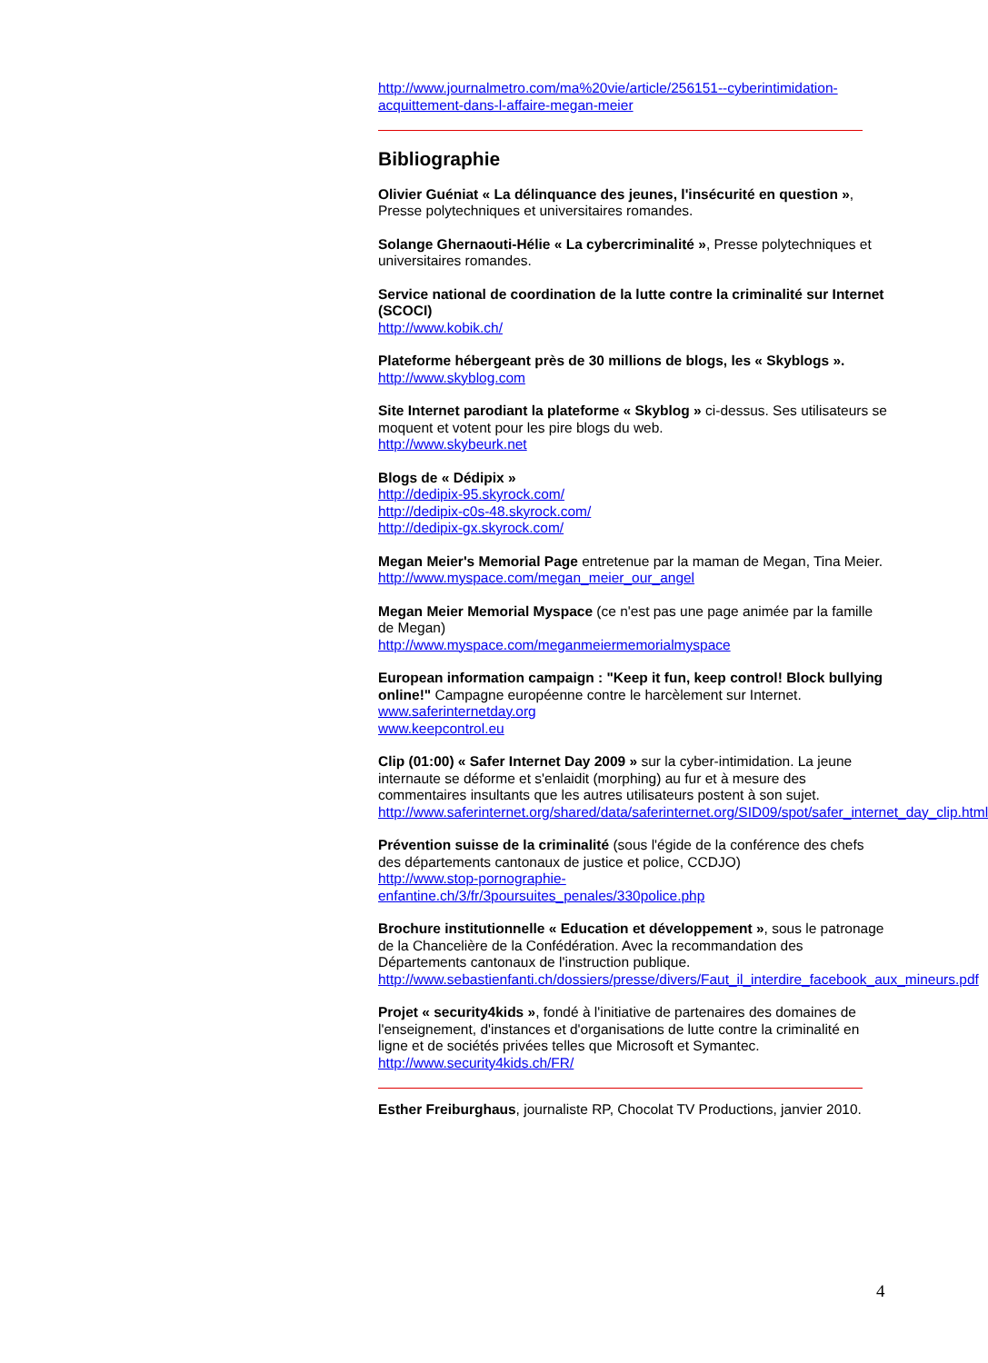http://www.journalmetro.com/ma%20vie/article/256151--cyberintimidation-acquittement-dans-l-affaire-megan-meier
Bibliographie
Olivier Guéniat « La délinquance des jeunes, l'insécurité en question », Presse polytechniques et universitaires romandes.
Solange Ghernaouti-Hélie « La cybercriminalité », Presse polytechniques et universitaires romandes.
Service national de coordination de la lutte contre la criminalité sur Internet (SCOCI)
http://www.kobik.ch/
Plateforme hébergeant près de 30 millions de blogs, les « Skyblogs ».
http://www.skyblog.com
Site Internet parodiant la plateforme « Skyblog » ci-dessus. Ses utilisateurs se moquent et votent pour les pire blogs du web.
http://www.skybeurk.net
Blogs de « Dédipix »
http://dedipix-95.skyrock.com/
http://dedipix-c0s-48.skyrock.com/
http://dedipix-gx.skyrock.com/
Megan Meier's Memorial Page entretenue par la maman de Megan, Tina Meier.
http://www.myspace.com/megan_meier_our_angel
Megan Meier Memorial Myspace (ce n'est pas une page animée par la famille de Megan)
http://www.myspace.com/meganmeiermemorialmyspace
European information campaign : "Keep it fun, keep control! Block bullying online!" Campagne européenne contre le harcèlement sur Internet.
www.saferinternetday.org
www.keepcontrol.eu
Clip (01:00) « Safer Internet Day 2009 » sur la cyber-intimidation. La jeune internaute se déforme et s'enlaidit (morphing) au fur et à mesure des commentaires insultants que les autres utilisateurs postent à son sujet.
http://www.saferinternet.org/shared/data/saferinternet.org/SID09/spot/safer_internet_day_clip.html
Prévention suisse de la criminalité (sous l'égide de la conférence des chefs des départements cantonaux de justice et police, CCDJO)
http://www.stop-pornographie-enfantine.ch/3/fr/3poursuites_penales/330police.php
Brochure institutionnelle « Education et développement », sous le patronage de la Chancelière de la Confédération. Avec la recommandation des Départements cantonaux de l'instruction publique.
http://www.sebastienfanti.ch/dossiers/presse/divers/Faut_il_interdire_facebook_aux_mineurs.pdf
Projet « security4kids », fondé à l'initiative de partenaires des domaines de l'enseignement, d'instances et d'organisations de lutte contre la criminalité en ligne et de sociétés privées telles que Microsoft et Symantec.
http://www.security4kids.ch/FR/
Esther Freiburghaus, journaliste RP, Chocolat TV Productions, janvier 2010.
4